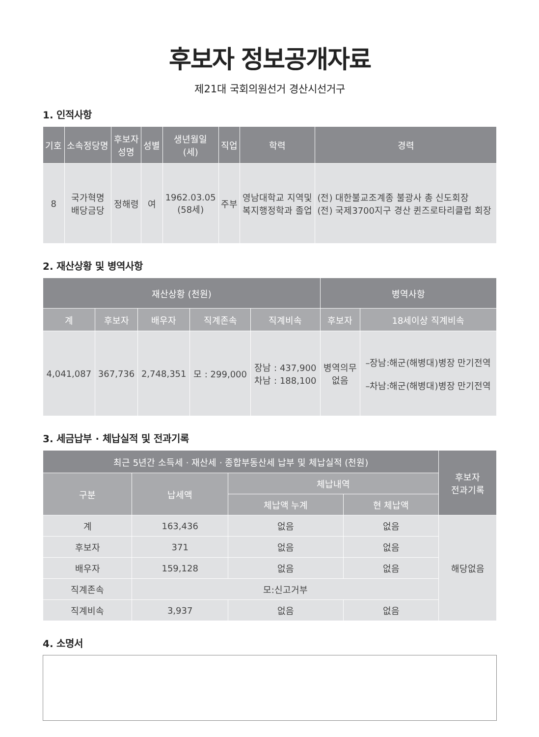후보자 정보공개자료
제21대 국회의원선거 경산시선거구
1. 인적사항
| 기호 | 소속정당명 | 후보자 성명 | 성별 | 생년월일 (세) | 직업 | 학력 | 경력 |
| --- | --- | --- | --- | --- | --- | --- | --- |
| 8 | 국가혁명 배당금당 | 정해령 | 여 | 1962.03.05 (58세) | 주부 | 영남대학교 지역및 복지행정학과 졸업 | (전) 대한불교조계종 불광사 총 신도회장 (전) 국제3700지구 경산 퀸즈로타리클럽 회장 |
2. 재산상황 및 병역사항
| 재산상황 (천원) | | | | | 병역사항 | |
| --- | --- | --- | --- | --- | --- | --- |
| 계 | 후보자 | 배우자 | 직계존속 | 직계비속 | 후보자 | 18세이상 직계비속 |
| 4,041,087 | 367,736 | 2,748,351 | 모 : 299,000 | 장남 : 437,900 차남 : 188,100 | 병역의무 없음 | –장남:해군(해병대)병장 만기전역 –차남:해군(해병대)병장 만기전역 |
3. 세금납부 · 체납실적 및 전과기록
| 최근 5년간 소득세 · 재산세 · 종합부동산세 납부 및 체납실적 (천원) | | | | 후보자 전과기록 |
| --- | --- | --- | --- | --- |
| 구분 | 납세액 | 체납내역 | | |
| | | 체납액 누계 | 현 체납액 | |
| 계 | 163,436 | 없음 | 없음 | 해당없음 |
| 후보자 | 371 | 없음 | 없음 | |
| 배우자 | 159,128 | 없음 | 없음 | |
| 직계존속 | 모:신고거부 | | | |
| 직계비속 | 3,937 | 없음 | 없음 | |
4. 소명서